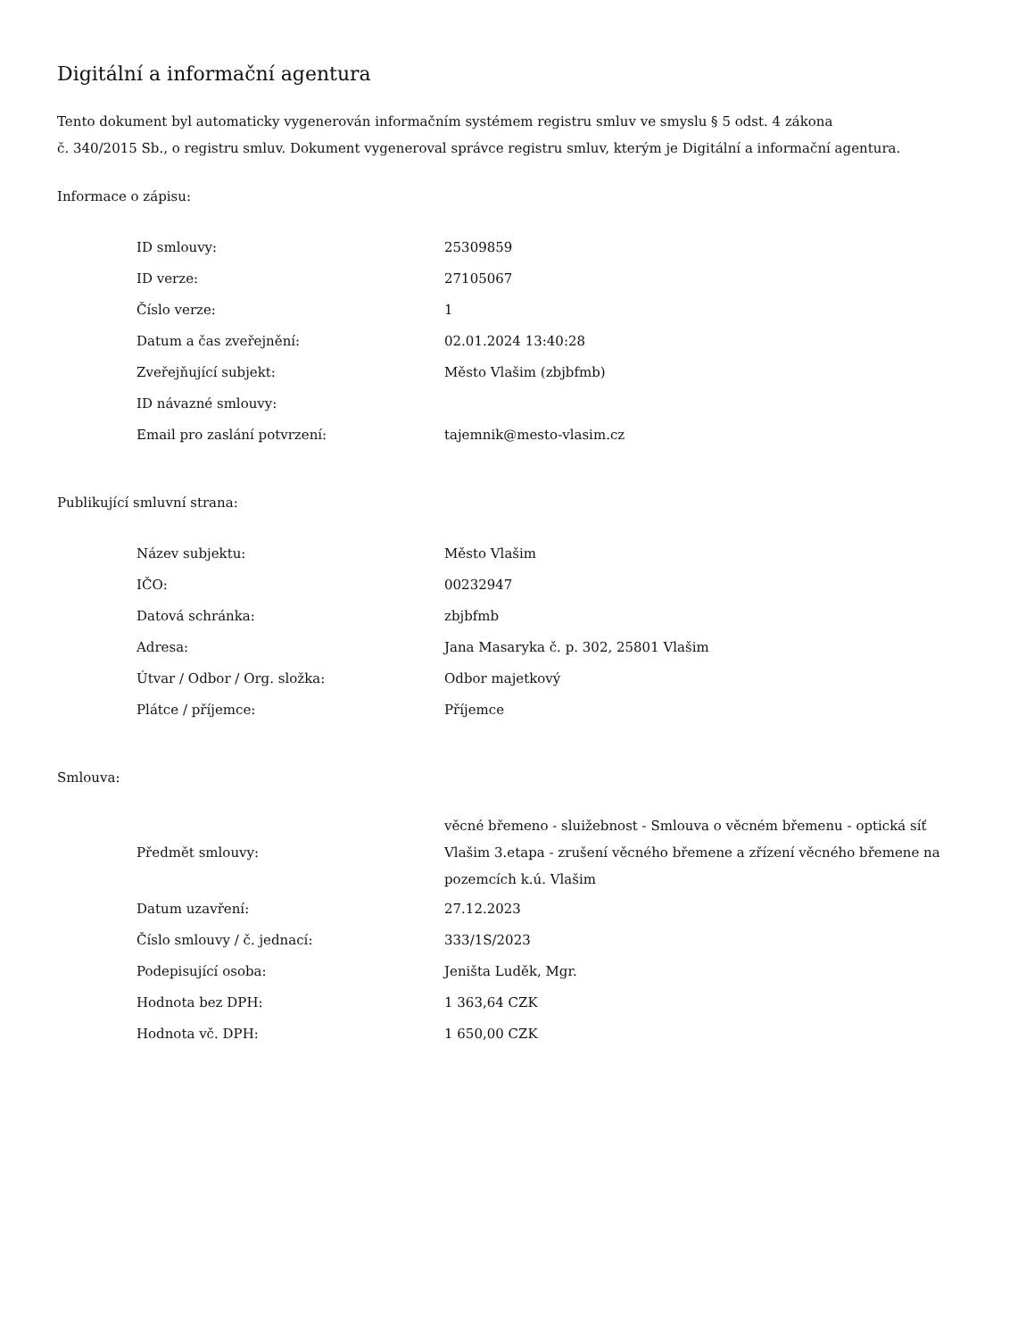Digitální a informační agentura
Tento dokument byl automaticky vygenerován informačním systémem registru smluv ve smyslu § 5 odst. 4 zákona
č. 340/2015 Sb., o registru smluv. Dokument vygeneroval správce registru smluv, kterým je Digitální a informační agentura.
Informace o zápisu:
| ID smlouvy: | 25309859 |
| ID verze: | 27105067 |
| Číslo verze: | 1 |
| Datum a čas zveřejnění: | 02.01.2024 13:40:28 |
| Zveřejňující subjekt: | Město Vlašim (zbjbfmb) |
| ID návazné smlouvy: | |
| Email pro zaslání potvrzení: | tajemnik@mesto-vlasim.cz |
Publikující smluvní strana:
| Název subjektu: | Město Vlašim |
| IČO: | 00232947 |
| Datová schránka: | zbjbfmb |
| Adresa: | Jana Masaryka č. p. 302, 25801 Vlašim |
| Útvar / Odbor / Org. složka: | Odbor majetkový |
| Plátce / příjemce: | Příjemce |
Smlouva:
| Předmět smlouvy: | věcné břemeno - sluižebnost - Smlouva o věcném břemenu - optická síť Vlašim 3.etapa - zrušení věcného břemene a zřízení věcného břemene na pozemcích k.ú. Vlašim |
| Datum uzavření: | 27.12.2023 |
| Číslo smlouvy / č. jednací: | 333/1S/2023 |
| Podepisující osoba: | Jeništa Luděk, Mgr. |
| Hodnota bez DPH: | 1 363,64 CZK |
| Hodnota vč. DPH: | 1 650,00 CZK |